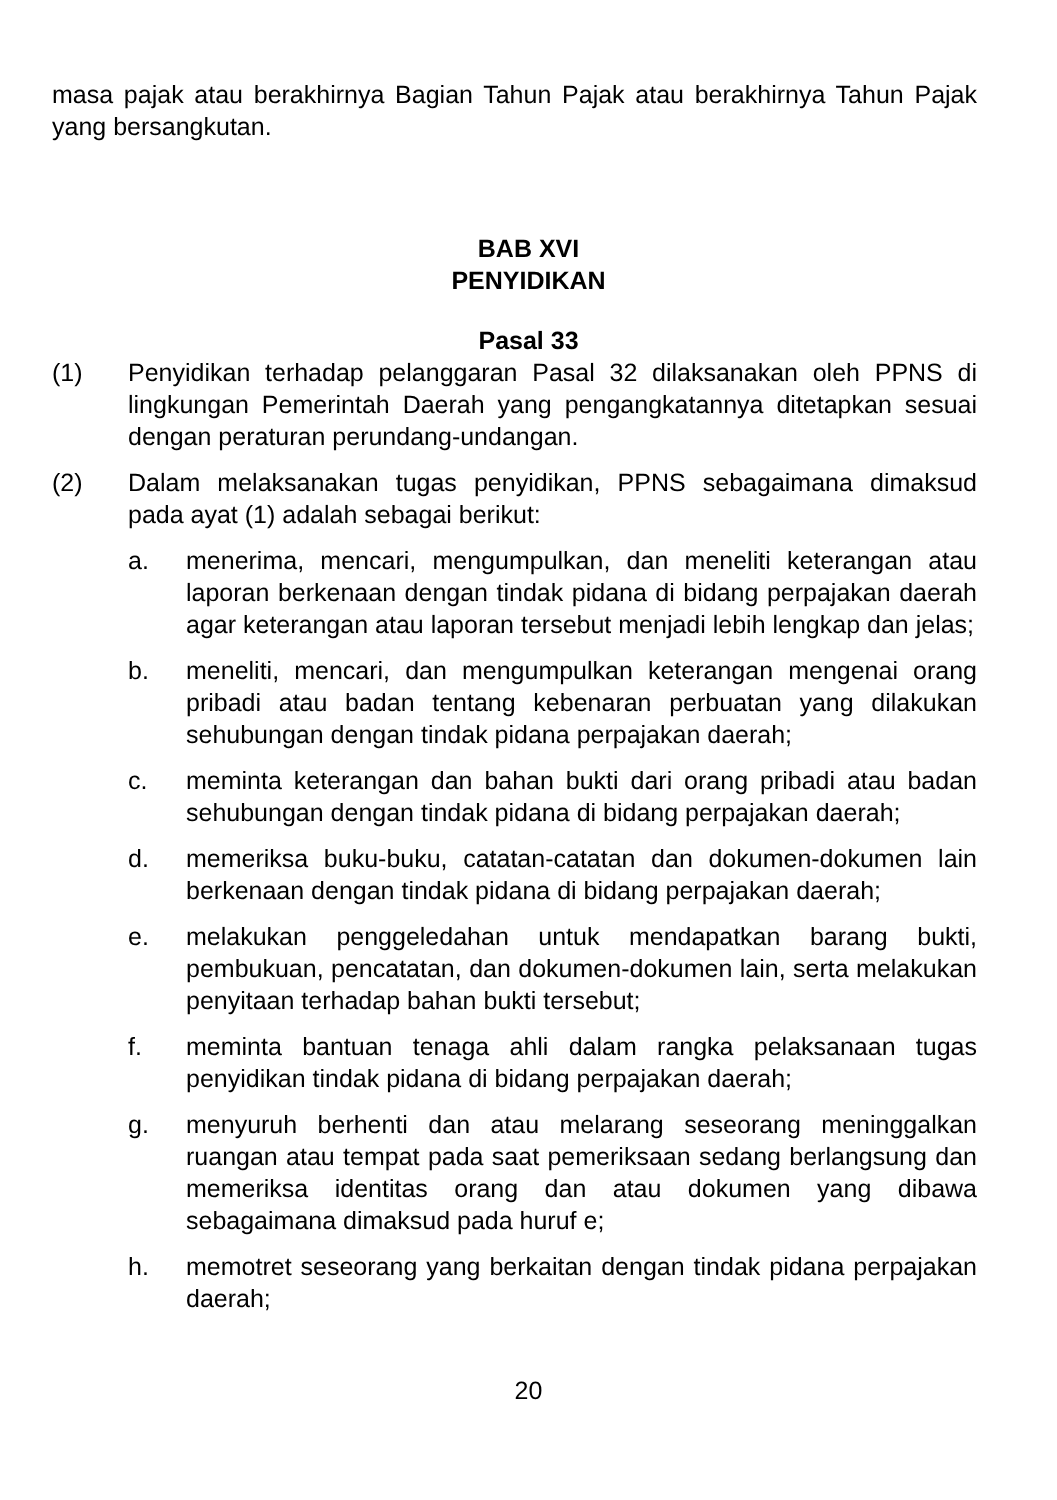masa pajak atau berakhirnya Bagian Tahun Pajak atau berakhirnya Tahun Pajak yang bersangkutan.
BAB XVI
PENYIDIKAN
Pasal 33
(1) Penyidikan terhadap pelanggaran Pasal 32 dilaksanakan oleh PPNS di lingkungan Pemerintah Daerah yang pengangkatannya ditetapkan sesuai dengan peraturan perundang-undangan.
(2) Dalam melaksanakan tugas penyidikan, PPNS sebagaimana dimaksud pada ayat (1) adalah sebagai berikut:
a. menerima, mencari, mengumpulkan, dan meneliti keterangan atau laporan berkenaan dengan tindak pidana di bidang perpajakan daerah agar keterangan atau laporan tersebut menjadi lebih lengkap dan jelas;
b. meneliti, mencari, dan mengumpulkan keterangan mengenai orang pribadi atau badan tentang kebenaran perbuatan yang dilakukan sehubungan dengan tindak pidana perpajakan daerah;
c. meminta keterangan dan bahan bukti dari orang pribadi atau badan sehubungan dengan tindak pidana di bidang perpajakan daerah;
d. memeriksa buku-buku, catatan-catatan dan dokumen-dokumen lain berkenaan dengan tindak pidana di bidang perpajakan daerah;
e. melakukan penggeledahan untuk mendapatkan barang bukti, pembukuan, pencatatan, dan dokumen-dokumen lain, serta melakukan penyitaan terhadap bahan bukti tersebut;
f. meminta bantuan tenaga ahli dalam rangka pelaksanaan tugas penyidikan tindak pidana di bidang perpajakan daerah;
g. menyuruh berhenti dan atau melarang seseorang meninggalkan ruangan atau tempat pada saat pemeriksaan sedang berlangsung dan memeriksa identitas orang dan atau dokumen yang dibawa sebagaimana dimaksud pada huruf e;
h. memotret seseorang yang berkaitan dengan tindak pidana perpajakan daerah;
20